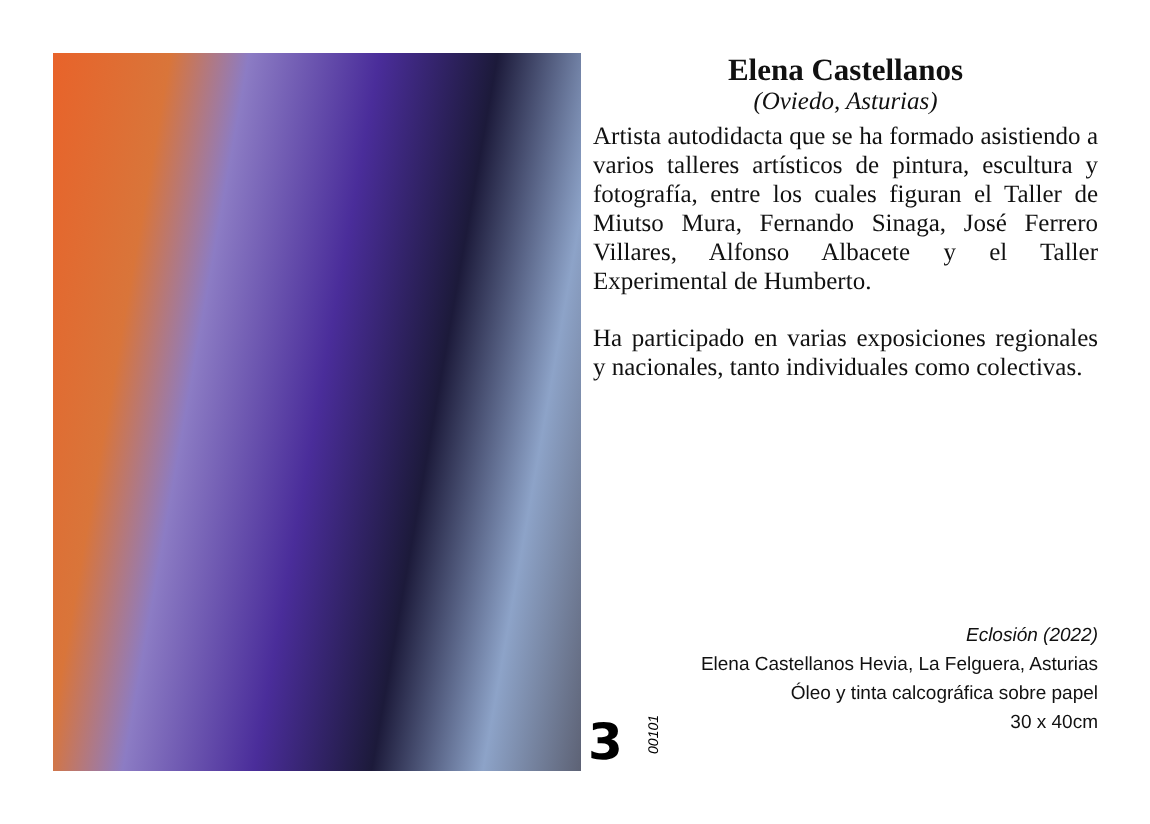Elena Castellanos
(Oviedo, Asturias)
Artista autodidacta que se ha formado asistiendo a varios talleres artísticos de pintura, escultura y fotografía, entre los cuales figuran el Taller de Miutso Mura, Fernando Sinaga, José Ferrero Villares, Alfonso Albacete y el Taller Experimental de Humberto.
Ha participado en varias exposiciones regionales y nacionales, tanto individuales como colectivas.
Eclosión (2022)
Elena Castellanos Hevia, La Felguera, Asturias
Óleo y tinta calcográfica sobre papel
30 x 40cm
3
00101